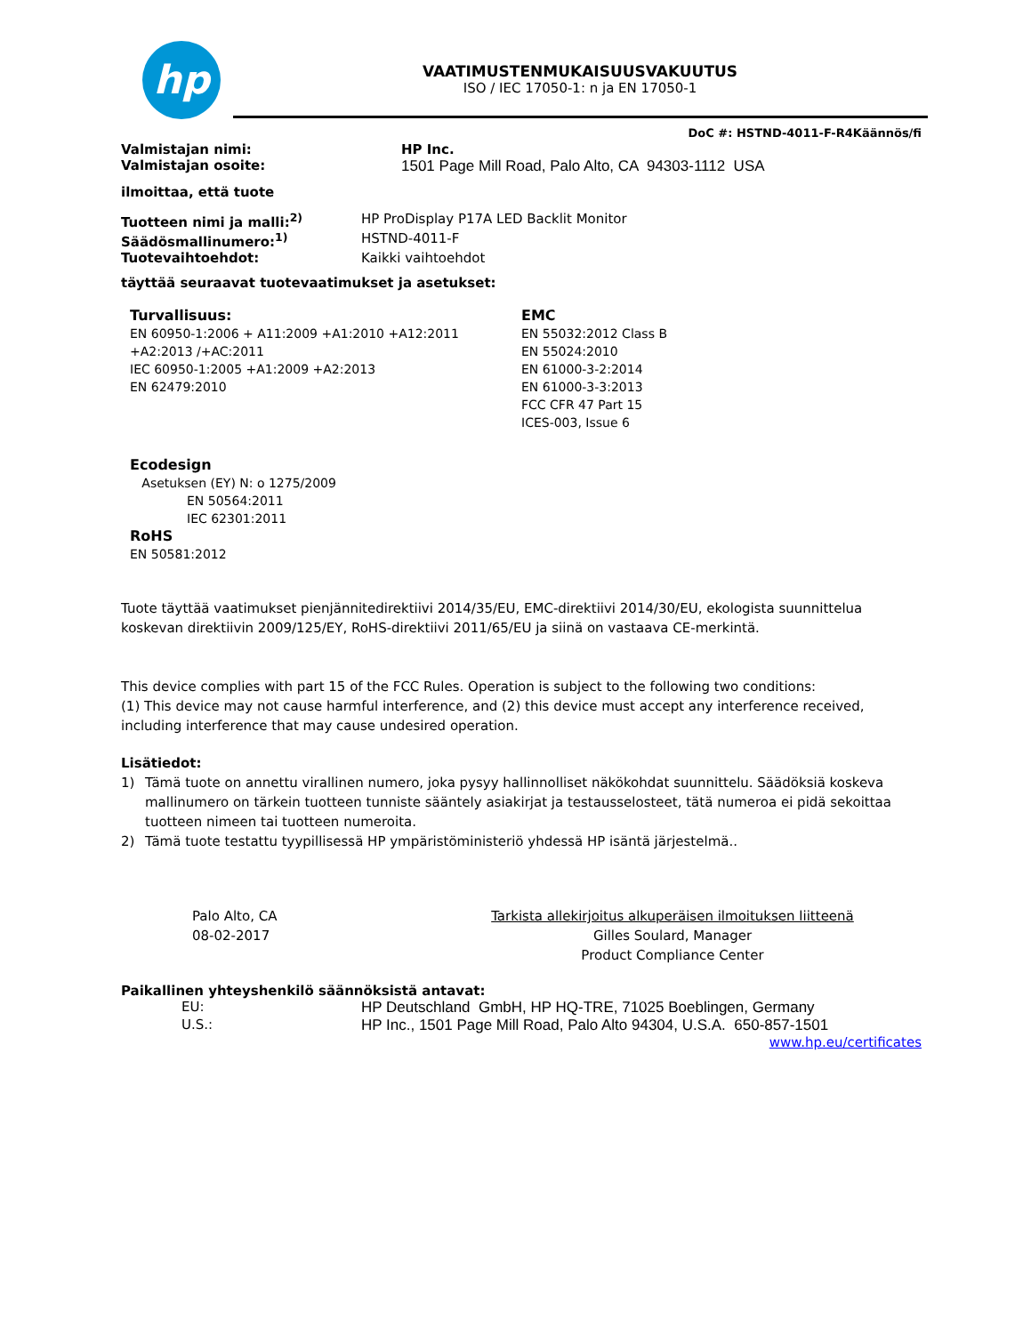hp
VAATIMUSTENMUKAISUUSVAKUUTUS
ISO / IEC 17050-1: n ja EN 17050-1
DoC #: HSTND-4011-F-R4Käännös/fi
Valmistajan nimi: HP Inc.
Valmistajan osoite: 1501 Page Mill Road, Palo Alto, CA 94303-1112 USA
ilmoittaa, että tuote
Tuotteen nimi ja malli:<sup>2)</sup> HP ProDisplay P17A LED Backlit Monitor
Säädösmallinumero:<sup>1)</sup> HSTND-4011-F
Tuotevaihtoehdot: Kaikki vaihtoehdot
täyttää seuraavat tuotevaatimukset ja asetukset:
Turvallisuus:
EN 60950-1:2006 + A11:2009 +A1:2010 +A12:2011
+A2:2013 /+AC:2011
IEC 60950-1:2005 +A1:2009 +A2:2013
EN 62479:2010
EMC
EN 55032:2012 Class B
EN 55024:2010
EN 61000-3-2:2014
EN 61000-3-3:2013
FCC CFR 47 Part 15
ICES-003, Issue 6
Ecodesign
Asetuksen (EY) N: o 1275/2009
EN 50564:2011
IEC 62301:2011
RoHS
EN 50581:2012
Tuote täyttää vaatimukset pienjännitedirektiivi 2014/35/EU, EMC-direktiivi 2014/30/EU, ekologista suunnittelua koskevan direktiivin 2009/125/EY, RoHS-direktiivi 2011/65/EU ja siinä on vastaava CE-merkintä.
This device complies with part 15 of the FCC Rules. Operation is subject to the following two conditions:
(1) This device may not cause harmful interference, and (2) this device must accept any interference received, including interference that may cause undesired operation.
Lisätiedot:
1) Tämä tuote on annettu virallinen numero, joka pysyy hallinnolliset näkökohdat suunnittelu. Säädöksiä koskeva mallinumero on tärkein tuotteen tunniste sääntely asiakirjat ja testausselosteet, tätä numeroa ei pidä sekoittaa tuotteen nimeen tai tuotteen numeroita.
2) Tämä tuote testattu tyypillisessä HP ympäristöministeriö yhdessä HP isäntä järjestelmä..
Palo Alto, CA
08-02-2017
Tarkista allekirjoitus alkuperäisen ilmoituksen liitteenä
Gilles Soulard, Manager
Product Compliance Center
Paikallinen yhteyshenkilö säännöksistä antavat:
EU: HP Deutschland GmbH, HP HQ-TRE, 71025 Boeblingen, Germany
U.S.: HP Inc., 1501 Page Mill Road, Palo Alto 94304, U.S.A. 650-857-1501
www.hp.eu/certificates